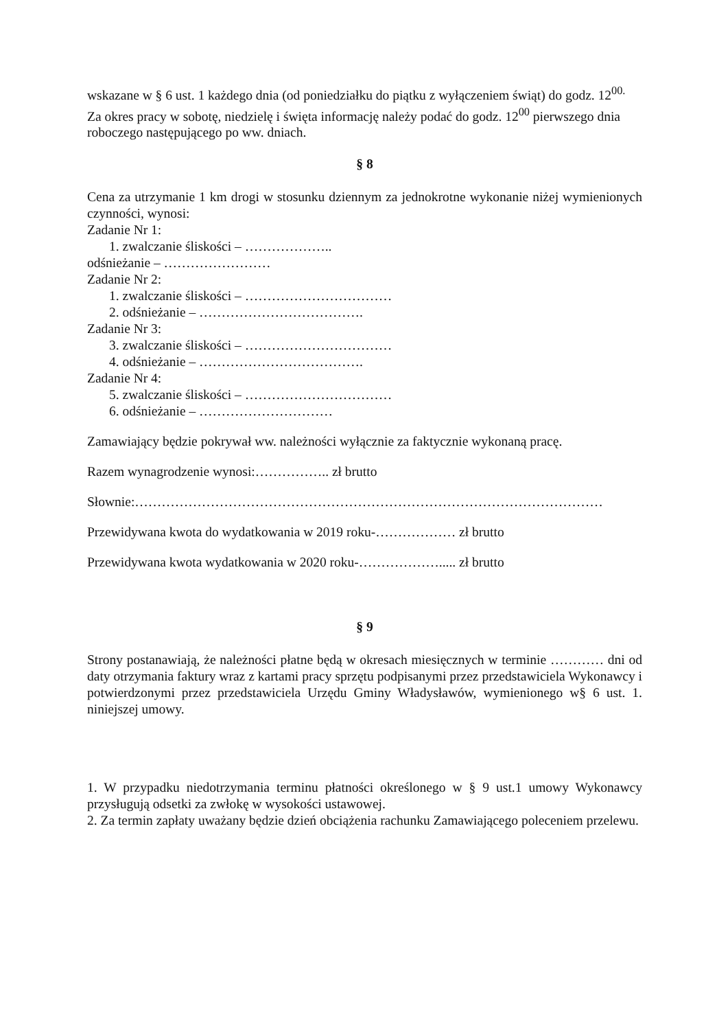wskazane w § 6 ust. 1 każdego dnia (od poniedziałku do piątku z wyłączeniem świąt) do godz. 12<sup>00.</sup>
Za okres pracy w sobotę, niedzielę i święta informację należy podać do godz. 12<sup>00</sup> pierwszego dnia roboczego następującego po ww. dniach.
§ 8
Cena za utrzymanie 1 km drogi w stosunku dziennym za jednokrotne wykonanie niżej wymienionych czynności, wynosi:
Zadanie Nr 1:
1. zwalczanie śliskości – ………………..
odśnieżanie – ……………………
Zadanie Nr 2:
1. zwalczanie śliskości – ……………………………
2. odśnieżanie – ……………………………….
Zadanie Nr 3:
3. zwalczanie śliskości – ……………………………
4. odśnieżanie – ……………………………….
Zadanie Nr 4:
5. zwalczanie śliskości – ……………………………
6. odśnieżanie – …………………………
Zamawiający będzie pokrywał ww. należności wyłącznie za faktycznie wykonaną pracę.
Razem wynagrodzenie wynosi:…………….. zł brutto
Słownie:……………………………………………………………………………………………
Przewidywana kwota do wydatkowania w 2019 roku-……………… zł brutto
Przewidywana kwota wydatkowania w 2020 roku-………………..... zł brutto
§ 9
Strony postanawiają, że należności płatne będą w okresach miesięcznych w terminie ………… dni od daty otrzymania faktury wraz z kartami pracy sprzętu podpisanymi przez przedstawiciela Wykonawcy i potwierdzonymi przez przedstawiciela Urzędu Gminy Władysławów, wymienionego w§ 6 ust. 1. niniejszej umowy.
1. W przypadku niedotrzymania terminu płatności określonego w § 9 ust.1 umowy Wykonawcy przysługują odsetki za zwłokę w wysokości ustawowej.
2. Za termin zapłaty uważany będzie dzień obciążenia rachunku Zamawiającego poleceniem przelewu.